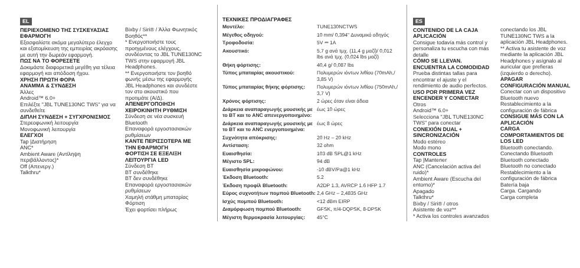EL
ΠΕΡΙΕΧΟΜΕΝΟ ΤΗΣ ΣΥΣΚΕΥΑΣΙΑΣ
ΕΦΑΡΜΟΓΗ
Εξασφαλίστε ακόμα μεγαλύτερο έλεγχο και εξατομίκευση της εμπειρίας ακρόασης με αυτή την δωρεάν εφαρμογή.
ΠΩΣ ΝΑ ΤΟ ΦΟΡΕΣΕΤΕ
Δοκιμάστε διαφορετικά μεγέθη για τέλεια εφαρμογή και απόδοση ήχου.
ΧΡΗΣΗ ΠΡΩΤΗ ΦΟΡΑ
ΑΝΑΜΜΑ & ΣΥΝΔΕΣΗ
Άλλες
Android™ 6.0+
Επιλέξτε "JBL TUNE130NC TWS" για να συνδεθείτε
ΔΙΠΛΗ ΣΥΝΔΕΣΗ + ΣΥΓΧΡΟΝΙΣΜΟΣ
Στερεοφωνική λειτουργία
Μονοφωνική λειτουργία
ΕΛΕΓΧΟΙ
Tap |Διατήρηση
ANC*
Ambient Aware (Αντίληψη περιβάλλοντος)*
Off (Απενεργ.)
Talkthru*
Bixby / Siri® / Άλλα Φωνητικός Βοηθός**
* Ενεργοποιήστε τους προηγμένους ελέγχους, συνδέοντας το JBL TUNE130NC TWS στην εφαρμογή JBL Headphones.
** Ενεργοποιήστε τον βοηθό φωνής μέσω της εφαρμογής JBL Headphones και συνδέστε τον στο ακουστικό που προτιμάτε (Α/Δ).
ΑΠΕΝΕΡΓΟΠΟΙΗΣΗ
ΧΕΙΡΟΚΙΝΗΤΗ ΡΥΘΜΙΣΗ
Σύνδεση σε νέα συσκευή Bluetooth
Επαναφορά εργοστασιακών ρυθμίσεων
ΚΑΝΤΕ ΠΕΡΙΣΣΟΤΕΡΑ ΜΕ ΤΗΝ ΕΦΑΡΜΟΓΗ
ΦΟΡΤΙΣΗ ΣΕ ΕΞΕΛΙΞΗ
ΛΕΙΤΟΥΡΓΙΑ LED
Σύνδεση BT
BT συνδέθηκε
BT δεν συνδέθηκε
Επαναφορά εργοστασιακών ρυθμίσεων
Χαμηλή στάθμη μπαταρίας
Φόρτιση
Έχει φορτίσει πλήρως
ΤΕΧΝΙΚΕΣ ΠΡΟΔΙΑΓΡΑΦΕΣ
| Μοντέλο: | TUNE130NCTWS |
| Μέγεθος οδηγού: | 10 mm/ 0,394" Δυναμικό οδηγός |
| Τροφοδοσία: | 5V ⎓ 1A |
| Ακουστικό: | 5,7 g ανά τμχ. (11,4 g μαζί)/ 0,012 lbs ανά τμχ. (0,024 lbs μαζί) |
| Θήκη φόρτισης: | 40,4 g/ 0,087 lbs |
| Τύπος μπαταρίας ακουστικού: | Πολυμερών ιόντων λιθίου (70mAh,/ 3,85 V) |
| Τύπος μπαταρίας θήκης φόρτισης: | Πολυμερών ιόντων λιθίου (750mAh,/ 3,7 V) |
| Χρόνος φόρτισης: | 2 ώρες όταν είναι άδεια |
| Διάρκεια αναπαραγωγής μουσικής με το BT και το ANC απενεργοποιημένο: | έως 10 ώρες |
| Διάρκεια αναπαραγωγής μουσικής με το BT και το ANC ενεργοποιημένα: | έως 8 ώρες |
| Συχνότητα απόκρισης: | 20 Hz – 20 kHz |
| Αντίσταση: | 32 ohm |
| Ευαισθησία: | 103 dB SPL@1 kHz |
| Μέγιστο SPL: | 94 dB |
| Ευαισθησία μικροφώνου: | -10 dBV/Pa@1 kHz |
| Έκδοση Bluetooth: | 5.2 |
| Έκδοση προφίλ Bluetooth: | A2DP 1.3, AVRCP 1.6 HFP 1.7 |
| Εύρος συχνοτήτων πομπού Bluetooth: | 2,4 GHz – 2,4835 GHz |
| Ισχύς πομπού Bluetooth: | <12 dBm EIRP |
| Διαμόρφωση πομπού Bluetooth: | GFSK, π/4-DQPSK, 8-DPSK |
| Μέγιστη θερμοκρασία λειτουργίας: | 45°C |
ES
CONTENIDO DE LA CAJA
APLICACIÓN
Consigue todavía más control y personaliza tu escucha con más detalle
CÓMO SE LLEVAN. ENCUENTRA LA COMODIDAD
Prueba distintas tallas para encontrar el ajuste y el rendimiento de audio perfectos.
USO POR PRIMERA VEZ
ENCENDER Y CONECTAR
Otros
Android™ 6.0+
Selecciona "JBL TUNE130NC TWS" para conectar
CONEXIÓN DUAL + SINCRONIZACIÓN
Modo estéreo
Modo mono
CONTROLES
Tap |Mantener
ANC (Cancelación activa del ruido)*
Ambient Aware (Escucha del entorno)*
Apagado
Talkthru*
Bixby / Siri® / otros
Asistente de voz**
* Activa los controles avanzados
conectando los JBL TUNE130NC TWS a la aplicación JBL Headphones.
** Activa tu asistente de voz mediante la aplicación JBL Headphones y asígnalo al auricular que prefieras (izquierdo o derecho).
APAGAR
CONFIGURACIÓN MANUAL
Conectar con un dispositivo Bluetooth nuevo
Restablecimiento a la configuración de fábrica
CONSIGUE MÁS CON LA APLICACIÓN
CARGA
COMPORTAMIENTOS DE LOS LED
Bluetooth conectando.
Conectando Bluetooth
Bluetooth conectado
Bluetooth no conectado
Restablecimiento a la configuración de fábrica
Batería baja
Carga. Cargando
Carga completa